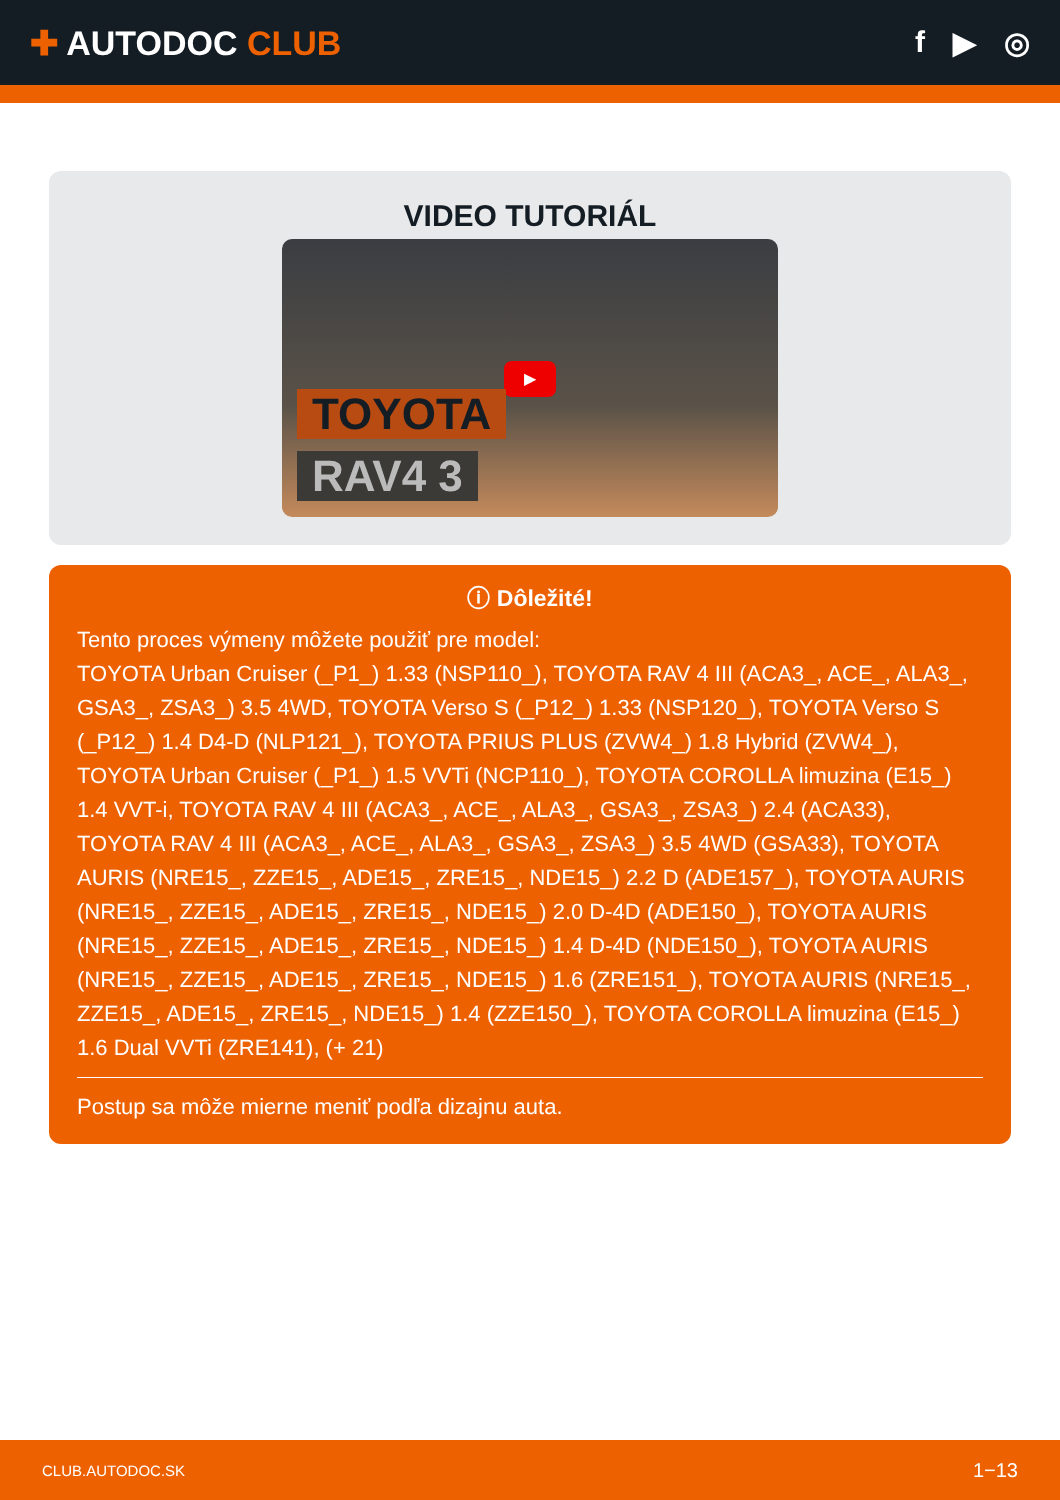✚ AUTODOC CLUB f ▶ ◎
VIDEO TUTORIÁL
▶
TOYOTA
RAV4 3
ⓘ Dôležité!
Tento proces výmeny môžete použiť pre model:
TOYOTA Urban Cruiser (_P1_) 1.33 (NSP110_), TOYOTA RAV 4 III (ACA3_, ACE_, ALA3_, GSA3_, ZSA3_) 3.5 4WD, TOYOTA Verso S (_P12_) 1.33 (NSP120_), TOYOTA Verso S (_P12_) 1.4 D4-D (NLP121_), TOYOTA PRIUS PLUS (ZVW4_) 1.8 Hybrid (ZVW4_), TOYOTA Urban Cruiser (_P1_) 1.5 VVTi (NCP110_), TOYOTA COROLLA limuzina (E15_) 1.4 VVT-i, TOYOTA RAV 4 III (ACA3_, ACE_, ALA3_, GSA3_, ZSA3_) 2.4 (ACA33), TOYOTA RAV 4 III (ACA3_, ACE_, ALA3_, GSA3_, ZSA3_) 3.5 4WD (GSA33), TOYOTA AURIS (NRE15_, ZZE15_, ADE15_, ZRE15_, NDE15_) 2.2 D (ADE157_), TOYOTA AURIS (NRE15_, ZZE15_, ADE15_, ZRE15_, NDE15_) 2.0 D-4D (ADE150_), TOYOTA AURIS (NRE15_, ZZE15_, ADE15_, ZRE15_, NDE15_) 1.4 D-4D (NDE150_), TOYOTA AURIS (NRE15_, ZZE15_, ADE15_, ZRE15_, NDE15_) 1.6 (ZRE151_), TOYOTA AURIS (NRE15_, ZZE15_, ADE15_, ZRE15_, NDE15_) 1.4 (ZZE150_), TOYOTA COROLLA limuzina (E15_) 1.6 Dual VVTi (ZRE141), (+ 21)
Postup sa môže mierne meniť podľa dizajnu auta.
CLUB.AUTODOC.SK 1−13